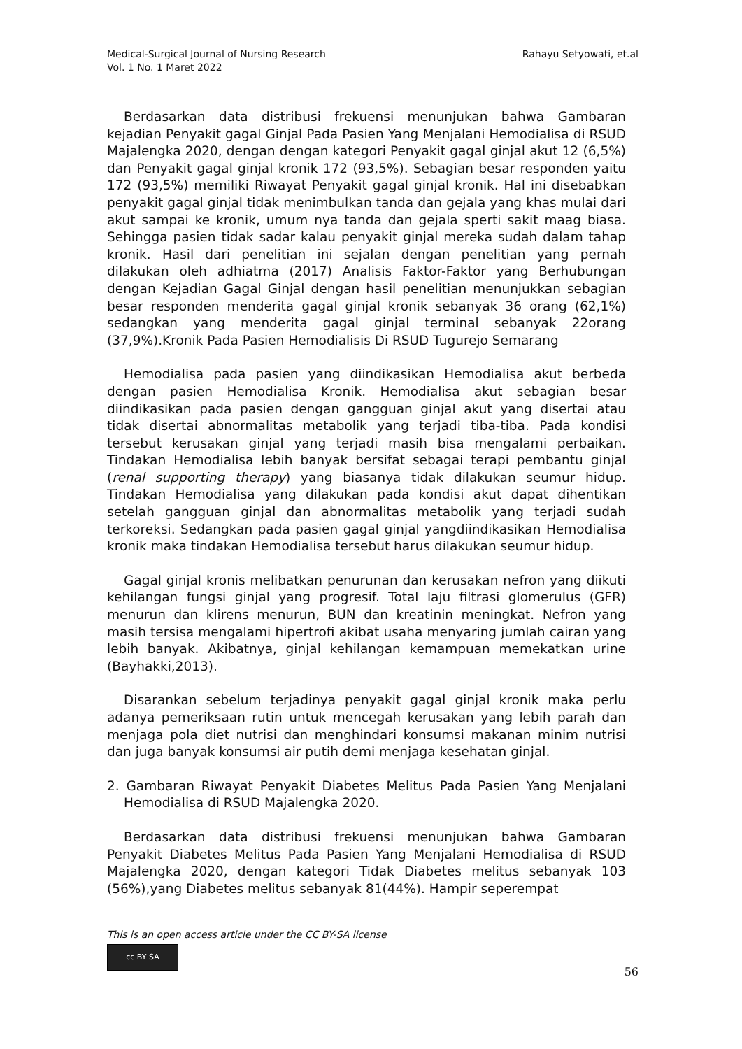Medical-Surgical Journal of Nursing Research
Vol. 1 No. 1 Maret 2022
Rahayu Setyowati, et.al
Berdasarkan data distribusi frekuensi menunjukan bahwa Gambaran kejadian Penyakit gagal Ginjal Pada Pasien Yang Menjalani Hemodialisa di RSUD Majalengka 2020, dengan dengan kategori Penyakit gagal ginjal akut 12 (6,5%) dan Penyakit gagal ginjal kronik 172 (93,5%). Sebagian besar responden yaitu 172 (93,5%) memiliki Riwayat Penyakit gagal ginjal kronik. Hal ini disebabkan penyakit gagal ginjal tidak menimbulkan tanda dan gejala yang khas mulai dari akut sampai ke kronik, umum nya tanda dan gejala sperti sakit maag biasa. Sehingga pasien tidak sadar kalau penyakit ginjal mereka sudah dalam tahap kronik. Hasil dari penelitian ini sejalan dengan penelitian yang pernah dilakukan oleh adhiatma (2017) Analisis Faktor-Faktor yang Berhubungan dengan Kejadian Gagal Ginjal dengan hasil penelitian menunjukkan sebagian besar responden menderita gagal ginjal kronik sebanyak 36 orang (62,1%) sedangkan yang menderita gagal ginjal terminal sebanyak 22orang (37,9%).Kronik Pada Pasien Hemodialisis Di RSUD Tugurejo Semarang
Hemodialisa pada pasien yang diindikasikan Hemodialisa akut berbeda dengan pasien Hemodialisa Kronik. Hemodialisa akut sebagian besar diindikasikan pada pasien dengan gangguan ginjal akut yang disertai atau tidak disertai abnormalitas metabolik yang terjadi tiba-tiba. Pada kondisi tersebut kerusakan ginjal yang terjadi masih bisa mengalami perbaikan. Tindakan Hemodialisa lebih banyak bersifat sebagai terapi pembantu ginjal (renal supporting therapy) yang biasanya tidak dilakukan seumur hidup. Tindakan Hemodialisa yang dilakukan pada kondisi akut dapat dihentikan setelah gangguan ginjal dan abnormalitas metabolik yang terjadi sudah terkoreksi. Sedangkan pada pasien gagal ginjal yangdiindikasikan Hemodialisa kronik maka tindakan Hemodialisa tersebut harus dilakukan seumur hidup.
Gagal ginjal kronis melibatkan penurunan dan kerusakan nefron yang diikuti kehilangan fungsi ginjal yang progresif. Total laju filtrasi glomerulus (GFR) menurun dan klirens menurun, BUN dan kreatinin meningkat. Nefron yang masih tersisa mengalami hipertrofi akibat usaha menyaring jumlah cairan yang lebih banyak. Akibatnya, ginjal kehilangan kemampuan memekatkan urine (Bayhakki,2013).
Disarankan sebelum terjadinya penyakit gagal ginjal kronik maka perlu adanya pemeriksaan rutin untuk mencegah kerusakan yang lebih parah dan menjaga pola diet nutrisi dan menghindari konsumsi makanan minim nutrisi dan juga banyak konsumsi air putih demi menjaga kesehatan ginjal.
2. Gambaran Riwayat Penyakit Diabetes Melitus Pada Pasien Yang Menjalani Hemodialisa di RSUD Majalengka 2020.
Berdasarkan data distribusi frekuensi menunjukan bahwa Gambaran Penyakit Diabetes Melitus Pada Pasien Yang Menjalani Hemodialisa di RSUD Majalengka 2020, dengan kategori Tidak Diabetes melitus sebanyak 103 (56%),yang Diabetes melitus sebanyak 81(44%). Hampir seperempat
This is an open access article under the CC BY-SA license
cc BY SA
56